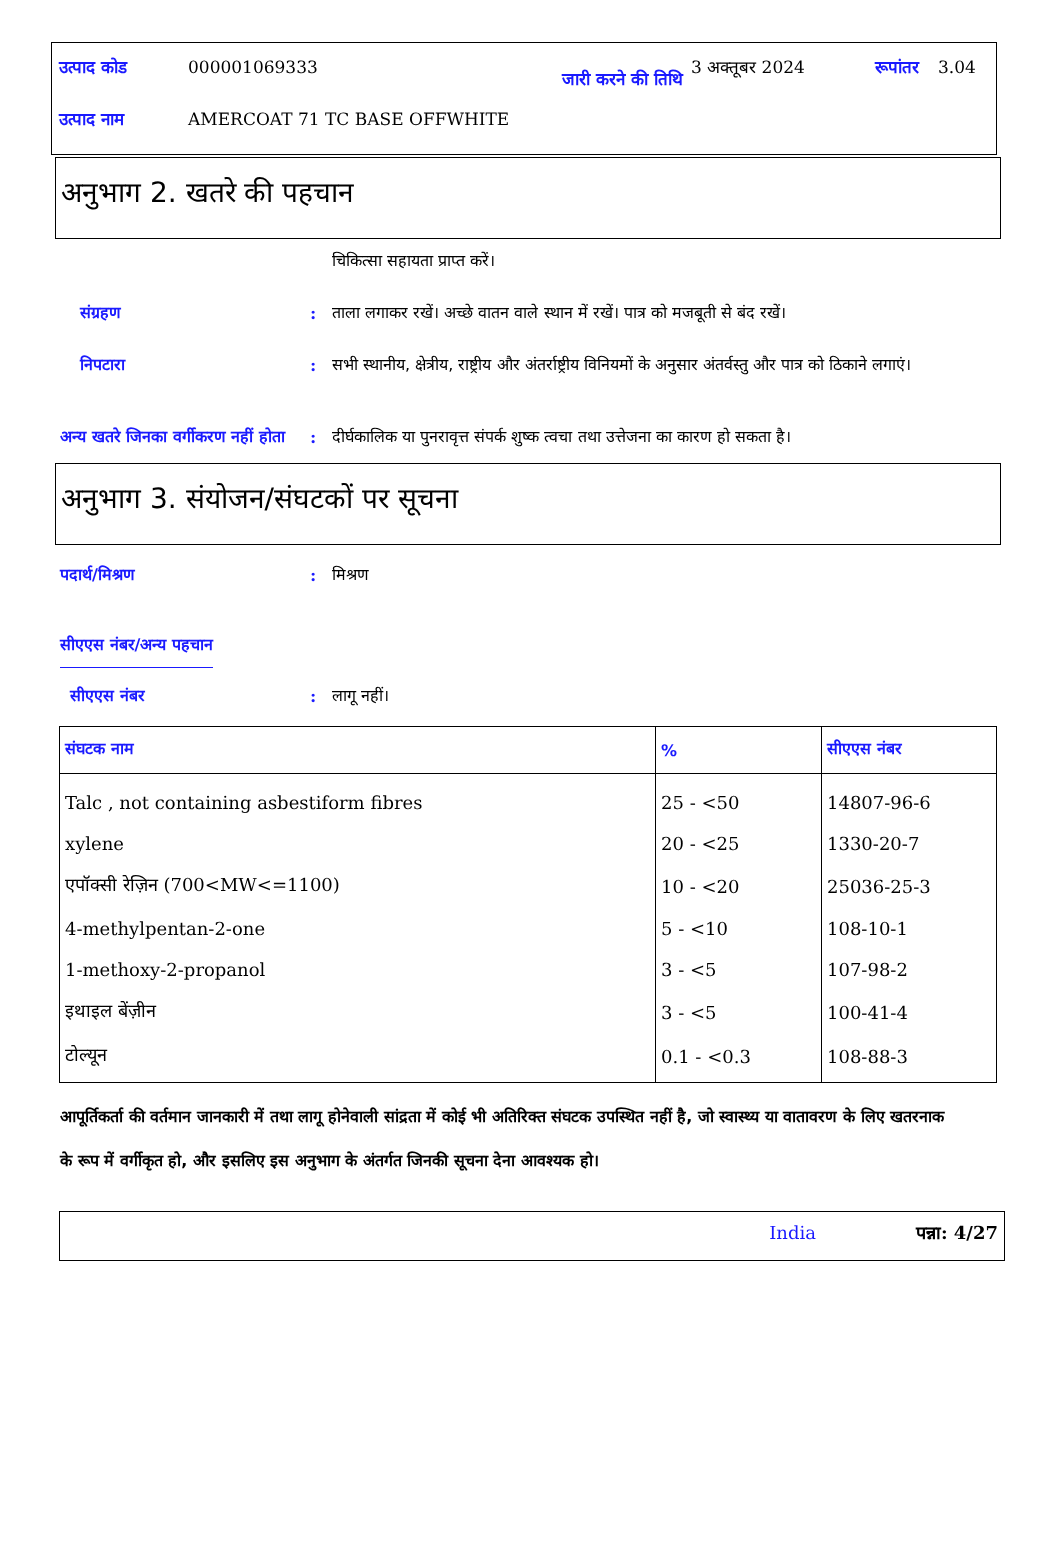| उत्पाद कोड | 000001069333 | जारी करने की तिथि | 3 अक्तूबर 2024 | रूपांतर | 3.04 |
| उत्पाद नाम | AMERCOAT 71 TC BASE OFFWHITE | | | | |
अनुभाग 2. खतरे की पहचान
चिकित्सा सहायता प्राप्त करें।
संग्रहण : ताला लगाकर रखें। अच्छे वातन वाले स्थान में रखें। पात्र को मजबूती से बंद रखें।
निपटारा : सभी स्थानीय, क्षेत्रीय, राष्ट्रीय और अंतर्राष्ट्रीय विनियमों के अनुसार अंतर्वस्तु और पात्र को ठिकाने लगाएं।
अन्य खतरे जिनका वर्गीकरण नहीं होता
: दीर्घकालिक या पुनरावृत्त संपर्क शुष्क त्वचा तथा उत्तेजना का कारण हो सकता है।
अनुभाग 3. संयोजन/संघटकों पर सूचना
पदार्थ/मिश्रण : मिश्रण
सीएएस नंबर/अन्य पहचान
सीएएस नंबर : लागू नहीं।
| संघटक नाम | % | सीएएस नंबर |
| --- | --- | --- |
| Talc , not containing asbestiform fibres | 25 - <50 | 14807-96-6 |
| xylene | 20 - <25 | 1330-20-7 |
| एपॉक्सी रेज़िन (700<MW<=1100) | 10 - <20 | 25036-25-3 |
| 4-methylpentan-2-one | 5 - <10 | 108-10-1 |
| 1-methoxy-2-propanol | 3 - <5 | 107-98-2 |
| इथाइल बेंज़ीन | 3 - <5 | 100-41-4 |
| टोल्यून | 0.1 - <0.3 | 108-88-3 |
आपूर्तिकर्ता की वर्तमान जानकारी में तथा लागू होनेवाली सांद्रता में कोई भी अतिरिक्त संघटक उपस्थित नहीं है, जो स्वास्थ्य या वातावरण के लिए खतरनाक के रूप में वर्गीकृत हो, और इसलिए इस अनुभाग के अंतर्गत जिनकी सूचना देना आवश्यक हो।
India पन्ना: 4/27